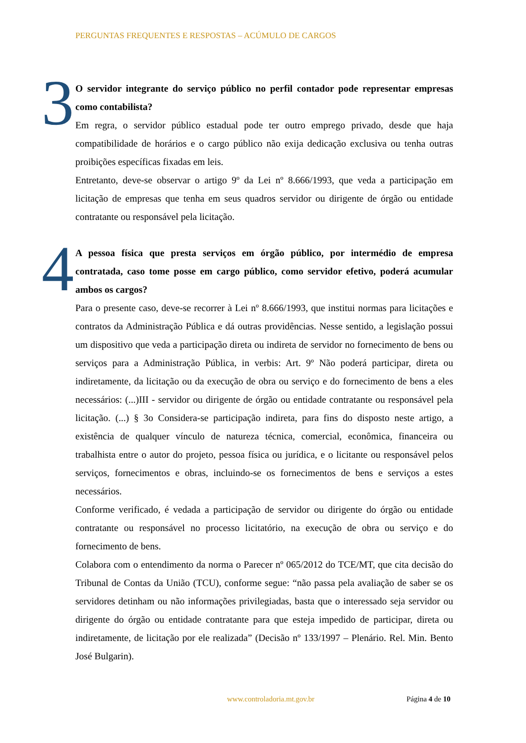PERGUNTAS FREQUENTES E RESPOSTAS – ACÚMULO DE CARGOS
3
O servidor integrante do serviço público no perfil contador pode representar empresas como contabilista?
Em regra, o servidor público estadual pode ter outro emprego privado, desde que haja compatibilidade de horários e o cargo público não exija dedicação exclusiva ou tenha outras proibições específicas fixadas em leis.
Entretanto, deve-se observar o artigo 9º da Lei nº 8.666/1993, que veda a participação em licitação de empresas que tenha em seus quadros servidor ou dirigente de órgão ou entidade contratante ou responsável pela licitação.
4
A pessoa física que presta serviços em órgão público, por intermédio de empresa contratada, caso tome posse em cargo público, como servidor efetivo, poderá acumular ambos os cargos?
Para o presente caso, deve-se recorrer à Lei nº 8.666/1993, que institui normas para licitações e contratos da Administração Pública e dá outras providências. Nesse sentido, a legislação possui um dispositivo que veda a participação direta ou indireta de servidor no fornecimento de bens ou serviços para a Administração Pública, in verbis: Art. 9º Não poderá participar, direta ou indiretamente, da licitação ou da execução de obra ou serviço e do fornecimento de bens a eles necessários: (...)III - servidor ou dirigente de órgão ou entidade contratante ou responsável pela licitação. (...) § 3o Considera-se participação indireta, para fins do disposto neste artigo, a existência de qualquer vínculo de natureza técnica, comercial, econômica, financeira ou trabalhista entre o autor do projeto, pessoa física ou jurídica, e o licitante ou responsável pelos serviços, fornecimentos e obras, incluindo-se os fornecimentos de bens e serviços a estes necessários.
Conforme verificado, é vedada a participação de servidor ou dirigente do órgão ou entidade contratante ou responsável no processo licitatório, na execução de obra ou serviço e do fornecimento de bens.
Colabora com o entendimento da norma o Parecer nº 065/2012 do TCE/MT, que cita decisão do Tribunal de Contas da União (TCU), conforme segue: “não passa pela avaliação de saber se os servidores detinham ou não informações privilegiadas, basta que o interessado seja servidor ou dirigente do órgão ou entidade contratante para que esteja impedido de participar, direta ou indiretamente, de licitação por ele realizada” (Decisão nº 133/1997 – Plenário. Rel. Min. Bento José Bulgarin).
www.controladoria.mt.gov.br Página 4 de 10